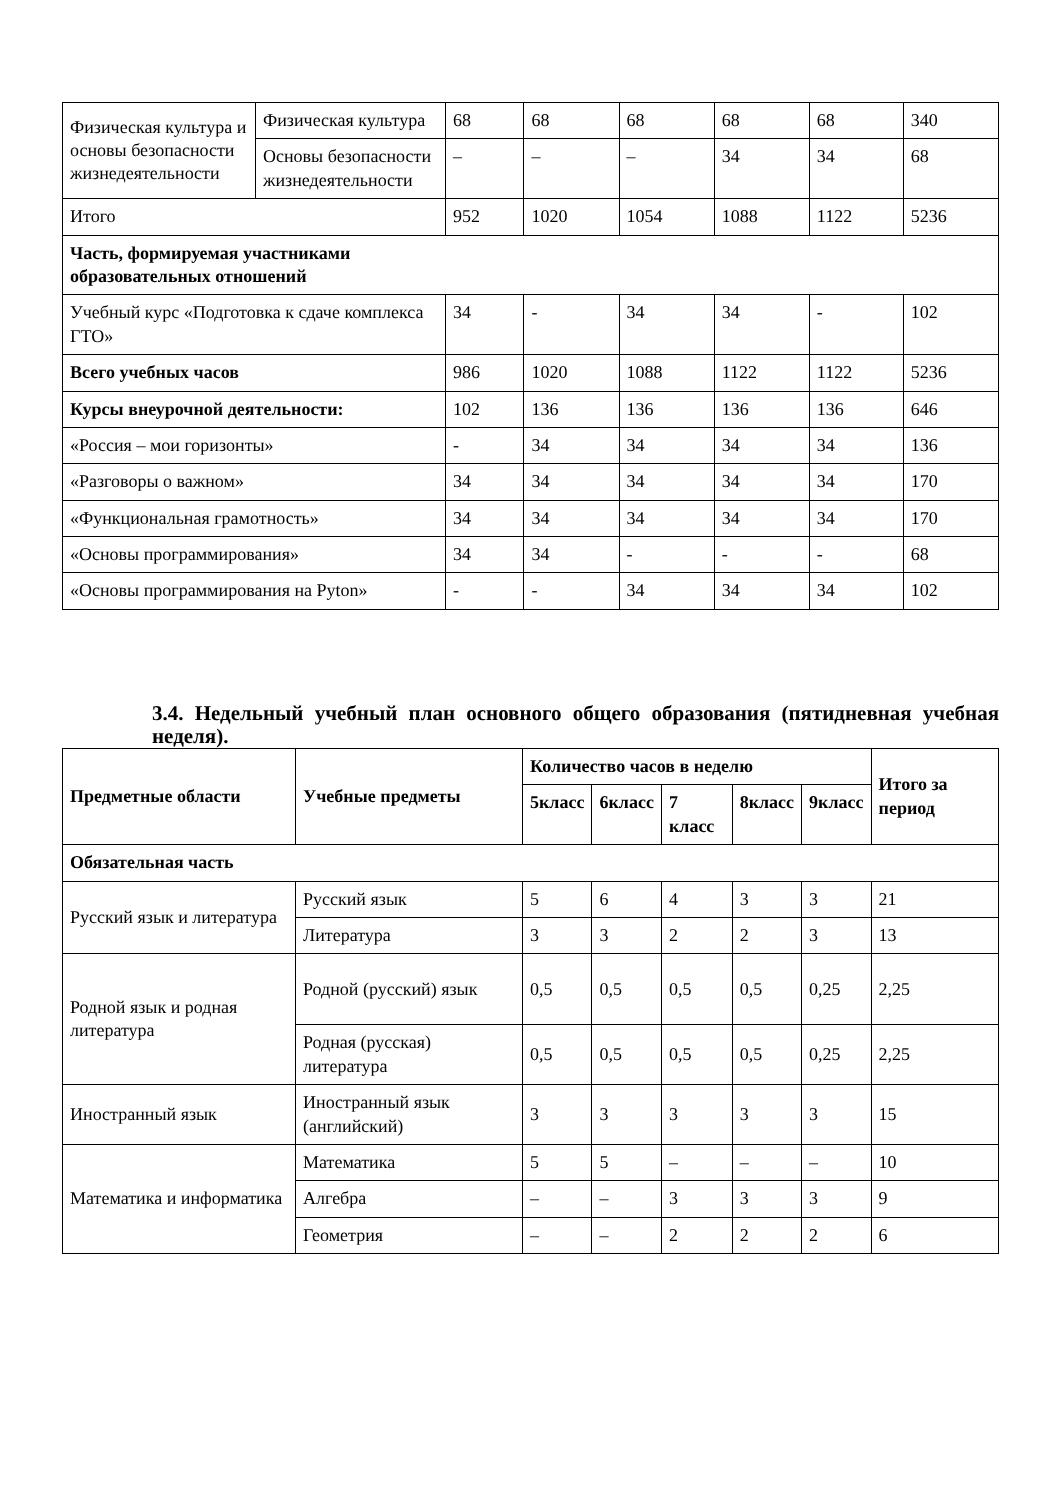| Физическая культура и основы безопасности жизнедеятельности | Физическая культура | 68 | 68 | 68 | 68 | 68 | 340 |
| | Основы безопасности жизнедеятельности | – | – | – | 34 | 34 | 68 |
| Итого | | 952 | 1020 | 1054 | 1088 | 1122 | 5236 |
| Часть, формируемая участниками образовательных отношений | | | | | | | |
| Учебный курс «Подготовка к сдаче комплекса ГТО» | | 34 | - | 34 | 34 | - | 102 |
| Всего учебных часов | | 986 | 1020 | 1088 | 1122 | 1122 | 5236 |
| Курсы внеурочной деятельности: | | 102 | 136 | 136 | 136 | 136 | 646 |
| «Россия – мои горизонты» | | - | 34 | 34 | 34 | 34 | 136 |
| «Разговоры о важном» | | 34 | 34 | 34 | 34 | 34 | 170 |
| «Функциональная грамотность» | | 34 | 34 | 34 | 34 | 34 | 170 |
| «Основы программирования» | | 34 | 34 | - | - | - | 68 |
| «Основы программирования на Pyton» | | - | - | 34 | 34 | 34 | 102 |
3.4. Недельный учебный план основного общего образования (пятидневная учебная неделя).
| Предметные области | Учебные предметы | Количество часов в неделю | | | | | Итого за период |
| --- | --- | --- | --- | --- | --- | --- | --- |
| | | 5класс | 6класс | 7 класс | 8класс | 9класс | |
| Обязательная часть | | | | | | | |
| Русский язык и литература | Русский язык | 5 | 6 | 4 | 3 | 3 | 21 |
| | Литература | 3 | 3 | 2 | 2 | 3 | 13 |
| Родной язык и родная литература | Родной (русский) язык | 0,5 | 0,5 | 0,5 | 0,5 | 0,25 | 2,25 |
| | Родная (русская) литература | 0,5 | 0,5 | 0,5 | 0,5 | 0,25 | 2,25 |
| Иностранный язык | Иностранный язык (английский) | 3 | 3 | 3 | 3 | 3 | 15 |
| Математика и информатика | Математика | 5 | 5 | – | – | – | 10 |
| | Алгебра | – | – | 3 | 3 | 3 | 9 |
| | Геометрия | – | – | 2 | 2 | 2 | 6 |